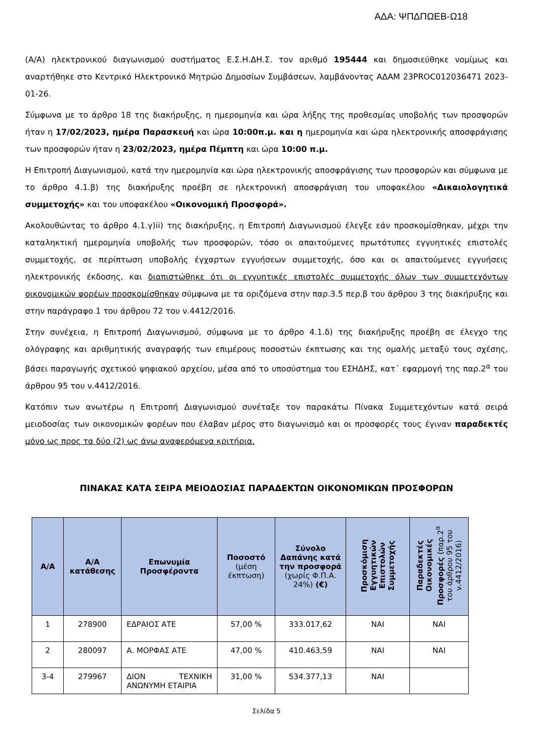ΑΔΑ: ΨΠΔΠΩΕΒ-Ω18
(Α/Α) ηλεκτρονικού διαγωνισμού συστήματος Ε.Σ.Η.ΔΗ.Σ. τον αριθμό 195444 και δημοσιεύθηκε νομίμως και αναρτήθηκε στο Κεντρικό Ηλεκτρονικό Μητρώο Δημοσίων Συμβάσεων, λαμβάνοντας ΑΔΑΜ 23PROC012036471 2023-01-26.
Σύμφωνα με το άρθρο 18 της διακήρυξης, η ημερομηνία και ώρα λήξης της προθεσμίας υποβολής των προσφορών ήταν η 17/02/2023, ημέρα Παρασκευή και ώρα 10:00π.μ. και η ημερομηνία και ώρα ηλεκτρονικής αποσφράγισης των προσφορών ήταν η 23/02/2023, ημέρα Πέμπτη και ώρα 10:00 π.μ.
Η Επιτροπή Διαγωνισμού, κατά την ημερομηνία και ώρα ηλεκτρονικής αποσφράγισης των προσφορών και σύμφωνα με το άρθρο 4.1.β) της διακήρυξης προέβη σε ηλεκτρονική αποσφράγιση του υποφακέλου «Δικαιολογητικά συμμετοχής» και του υποφακέλου «Οικονομική Προσφορά».
Ακολουθώντας το άρθρο 4.1.γ)ii) της διακήρυξης, η Επιτροπή Διαγωνισμού έλεγξε εάν προσκομίσθηκαν, μέχρι την καταληκτική ημερομηνία υποβολής των προσφορών, τόσο οι απαιτούμενες πρωτότυπες εγγυητικές επιστολές συμμετοχής, σε περίπτωση υποβολής έγχαρτων εγγυήσεων συμμετοχής, όσο και οι απαιτούμενες εγγυήσεις ηλεκτρονικής έκδοσης, και διαπιστώθηκε ότι οι εγγυητικές επιστολές συμμετοχής όλων των συμμετεχόντων οικονομικών φορέων προσκομίσθηκαν σύμφωνα με τα οριζόμενα στην παρ.3.5 περ.β του άρθρου 3 της διακήρυξης και στην παράγραφο 1 του άρθρου 72 του ν.4412/2016.
Στην συνέχεια, η Επιτροπή Διαγωνισμού, σύμφωνα με το άρθρο 4.1.δ) της διακήρυξης προέβη σε έλεγχο της ολόγραφης και αριθμητικής αναγραφής των επιμέρους ποσοστών έκπτωσης και της ομαλής μεταξύ τους σχέσης, βάσει παραγωγής σχετικού ψηφιακού αρχείου, μέσα από το υποσύστημα του ΕΣΗΔΗΣ, κατ΄ εφαρμογή της παρ.2<sup>α</sup> του άρθρου 95 του ν.4412/2016.
Κατόπιν των ανωτέρω η Επιτροπή Διαγωνισμού συνέταξε τον παρακάτω Πίνακα Συμμετεχόντων κατά σειρά μειοδοσίας των οικονομικών φορέων που έλαβαν μέρος στο διαγωνισμό και οι προσφορές τους έγιναν παραδεκτές μόνο ως προς τα δύο (2) ως άνω αναφερόμενα κριτήρια.
ΠΙΝΑΚΑΣ ΚΑΤΑ ΣΕΙΡΑ ΜΕΙΟΔΟΣΙΑΣ ΠΑΡΑΔΕΚΤΩΝ ΟΙΚΟΝΟΜΙΚΩΝ ΠΡΟΣΦΟΡΩΝ
| Α/Α | Α/Α κατάθεσης | Επωνυμία Προσφέροντα | Ποσοστό (μέση έκπτωση) | Σύνολο Δαπάνης κατά την προσφορά (χωρίς Φ.Π.Α. 24%) (€) | Προσκόμιση Εγγυητικών Επιστολών Συμμετοχής | Παραδεκτές Οικονομικές Προσφορές (παρ.2<sup>α</sup> του άρθρου 95 του ν.4412/2016) |
| --- | --- | --- | --- | --- | --- | --- |
| 1 | 278900 | ΕΔΡΑΙΟΣ ΑΤΕ | 57,00 % | 333.017,62 | ΝΑΙ | ΝΑΙ |
| 2 | 280097 | Α. ΜΟΡΦΑΣ ΑΤΕ | 47,00 % | 410.463,59 | ΝΑΙ | ΝΑΙ |
| 3-4 | 279967 | ΔΙΟΝ ΤΕΧΝΙΚΗ ΑΝΩΝΥΜΗ ΕΤΑΙΡΙΑ | 31,00 % | 534.377,13 | ΝΑΙ | |
Σελίδα 5